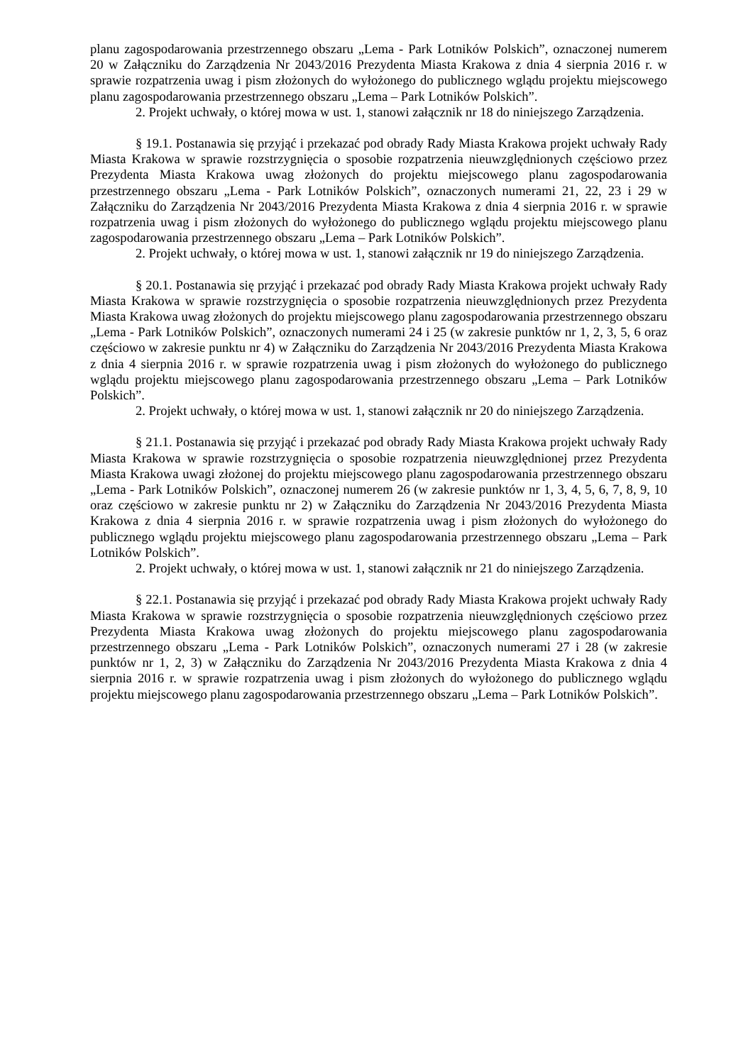planu zagospodarowania przestrzennego obszaru „Lema - Park Lotników Polskich”, oznaczonej numerem 20 w Załączniku do Zarządzenia Nr 2043/2016 Prezydenta Miasta Krakowa z dnia 4 sierpnia 2016 r. w sprawie rozpatrzenia uwag i pism złożonych do wyłożonego do publicznego wglądu projektu miejscowego planu zagospodarowania przestrzennego obszaru „Lema – Park Lotników Polskich”.
2. Projekt uchwały, o której mowa w ust. 1, stanowi załącznik nr 18 do niniejszego Zarządzenia.
§ 19.1. Postanawia się przyjąć i przekazać pod obrady Rady Miasta Krakowa projekt uchwały Rady Miasta Krakowa w sprawie rozstrzygnięcia o sposobie rozpatrzenia nieuwzględnionych częściowo przez Prezydenta Miasta Krakowa uwag złożonych do projektu miejscowego planu zagospodarowania przestrzennego obszaru „Lema - Park Lotników Polskich”, oznaczonych numerami 21, 22, 23 i 29 w Załączniku do Zarządzenia Nr 2043/2016 Prezydenta Miasta Krakowa z dnia 4 sierpnia 2016 r. w sprawie rozpatrzenia uwag i pism złożonych do wyłożonego do publicznego wglądu projektu miejscowego planu zagospodarowania przestrzennego obszaru „Lema – Park Lotników Polskich”.
2. Projekt uchwały, o której mowa w ust. 1, stanowi załącznik nr 19 do niniejszego Zarządzenia.
§ 20.1. Postanawia się przyjąć i przekazać pod obrady Rady Miasta Krakowa projekt uchwały Rady Miasta Krakowa w sprawie rozstrzygnięcia o sposobie rozpatrzenia nieuwzględnionych przez Prezydenta Miasta Krakowa uwag złożonych do projektu miejscowego planu zagospodarowania przestrzennego obszaru „Lema - Park Lotników Polskich”, oznaczonych numerami 24 i 25 (w zakresie punktów nr 1, 2, 3, 5, 6 oraz częściowo w zakresie punktu nr 4) w Załączniku do Zarządzenia Nr 2043/2016 Prezydenta Miasta Krakowa z dnia 4 sierpnia 2016 r. w sprawie rozpatrzenia uwag i pism złożonych do wyłożonego do publicznego wglądu projektu miejscowego planu zagospodarowania przestrzennego obszaru „Lema – Park Lotników Polskich”.
2. Projekt uchwały, o której mowa w ust. 1, stanowi załącznik nr 20 do niniejszego Zarządzenia.
§ 21.1. Postanawia się przyjąć i przekazać pod obrady Rady Miasta Krakowa projekt uchwały Rady Miasta Krakowa w sprawie rozstrzygnięcia o sposobie rozpatrzenia nieuwzględnionej przez Prezydenta Miasta Krakowa uwagi złożonej do projektu miejscowego planu zagospodarowania przestrzennego obszaru „Lema - Park Lotników Polskich”, oznaczonej numerem 26 (w zakresie punktów nr 1, 3, 4, 5, 6, 7, 8, 9, 10 oraz częściowo w zakresie punktu nr 2) w Załączniku do Zarządzenia Nr 2043/2016 Prezydenta Miasta Krakowa z dnia 4 sierpnia 2016 r. w sprawie rozpatrzenia uwag i pism złożonych do wyłożonego do publicznego wglądu projektu miejscowego planu zagospodarowania przestrzennego obszaru „Lema – Park Lotników Polskich”.
2. Projekt uchwały, o której mowa w ust. 1, stanowi załącznik nr 21 do niniejszego Zarządzenia.
§ 22.1. Postanawia się przyjąć i przekazać pod obrady Rady Miasta Krakowa projekt uchwały Rady Miasta Krakowa w sprawie rozstrzygnięcia o sposobie rozpatrzenia nieuwzględnionych częściowo przez Prezydenta Miasta Krakowa uwag złożonych do projektu miejscowego planu zagospodarowania przestrzennego obszaru „Lema - Park Lotników Polskich”, oznaczonych numerami 27 i 28 (w zakresie punktów nr 1, 2, 3) w Załączniku do Zarządzenia Nr 2043/2016 Prezydenta Miasta Krakowa z dnia 4 sierpnia 2016 r. w sprawie rozpatrzenia uwag i pism złożonych do wyłożonego do publicznego wglądu projektu miejscowego planu zagospodarowania przestrzennego obszaru „Lema – Park Lotników Polskich”.